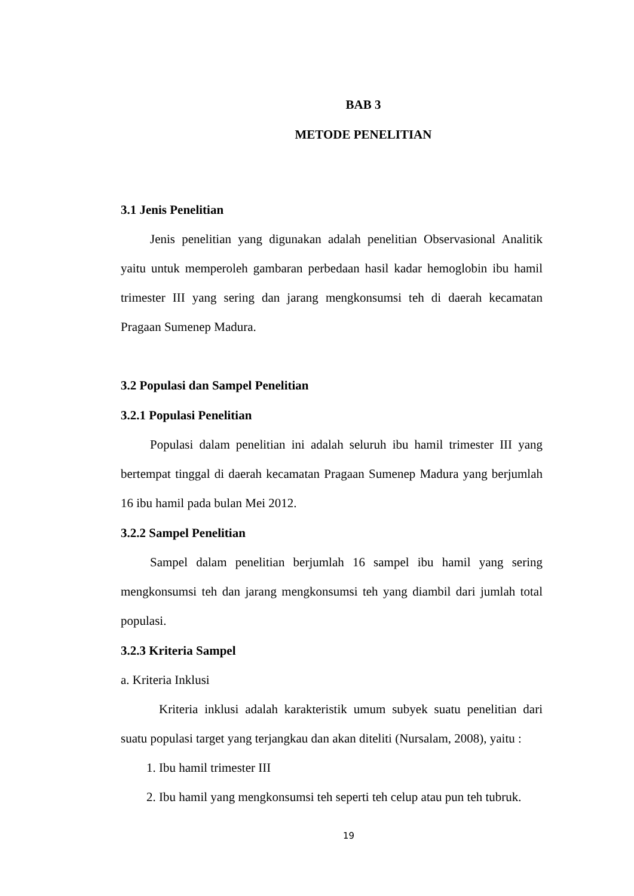BAB 3
METODE PENELITIAN
3.1 Jenis Penelitian
Jenis penelitian yang digunakan adalah penelitian Observasional Analitik yaitu untuk memperoleh gambaran perbedaan hasil kadar hemoglobin ibu hamil trimester III yang sering dan jarang mengkonsumsi teh di daerah kecamatan Pragaan Sumenep Madura.
3.2 Populasi dan Sampel Penelitian
3.2.1 Populasi Penelitian
Populasi dalam penelitian ini adalah seluruh ibu hamil trimester III yang bertempat tinggal di daerah kecamatan Pragaan Sumenep Madura yang berjumlah 16 ibu hamil pada bulan Mei 2012.
3.2.2 Sampel Penelitian
Sampel dalam penelitian berjumlah 16 sampel ibu hamil yang sering mengkonsumsi teh dan jarang mengkonsumsi teh yang diambil dari jumlah total populasi.
3.2.3 Kriteria Sampel
a. Kriteria Inklusi
Kriteria inklusi adalah karakteristik umum subyek suatu penelitian dari suatu populasi target yang terjangkau dan akan diteliti (Nursalam, 2008), yaitu :
1. Ibu hamil trimester III
2. Ibu hamil yang mengkonsumsi teh seperti teh celup atau pun teh tubruk.
19